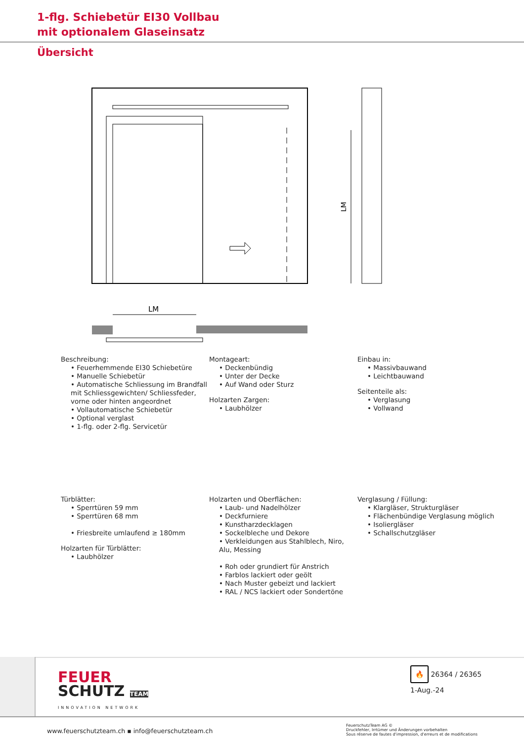1-flg. Schiebetür EI30 Vollbau
mit optionalem Glaseinsatz
Übersicht
LM
LM
Beschreibung:
• Feuerhemmende EI30 Schiebetüre
• Manuelle Schiebetür
• Automatische Schliessung im Brandfall mit Schliessgewichten/ Schliessfeder, vorne oder hinten angeordnet
• Vollautomatische Schiebetür
• Optional verglast
• 1-flg. oder 2-flg. Servicetür
Montageart:
• Deckenbündig
• Unter der Decke
• Auf Wand oder Sturz
Holzarten Zargen:
• Laubhölzer
Einbau in:
• Massivbauwand
• Leichtbauwand
Seitenteile als:
• Verglasung
• Vollwand
Türblätter:
• Sperrtüren 59 mm
• Sperrtüren 68 mm
• Friesbreite umlaufend ≥ 180mm
Holzarten für Türblätter:
• Laubhölzer
Holzarten und Oberflächen:
• Laub- und Nadelhölzer
• Deckfurniere
• Kunstharzdecklagen
• Sockelbleche und Dekore
• Verkleidungen aus Stahlblech, Niro, Alu, Messing
• Roh oder grundiert für Anstrich
• Farblos lackiert oder geölt
• Nach Muster gebeizt und lackiert
• RAL / NCS lackiert oder Sondertöne
Verglasung / Füllung:
• Klargläser, Strukturgläser
• Flächenbündige Verglasung möglich
• Isoliergläser
• Schallschutzgläser
FEUER
SCHUTZ TEAM
INNOVATION NETWORK
🔥 26364 / 26365
1-Aug.-24
www.feuerschutzteam.ch ▪ info@feuerschutzteam.ch
FeuerschutzTeam AG ©
Druckfehler, Irrtümer und Änderungen vorbehalten
Sous réserve de fautes d'impression, d'erreurs et de modifications